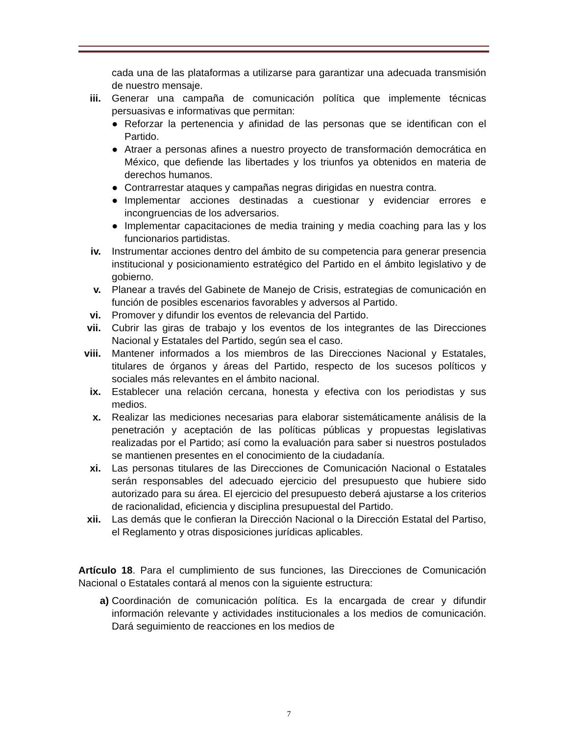cada una de las plataformas a utilizarse para garantizar una adecuada transmisión de nuestro mensaje.
iii. Generar una campaña de comunicación política que implemente técnicas persuasivas e informativas que permitan:
● Reforzar la pertenencia y afinidad de las personas que se identifican con el Partido.
● Atraer a personas afines a nuestro proyecto de transformación democrática en México, que defiende las libertades y los triunfos ya obtenidos en materia de derechos humanos.
● Contrarrestar ataques y campañas negras dirigidas en nuestra contra.
● Implementar acciones destinadas a cuestionar y evidenciar errores e incongruencias de los adversarios.
● Implementar capacitaciones de media training y media coaching para las y los funcionarios partidistas.
iv. Instrumentar acciones dentro del ámbito de su competencia para generar presencia institucional y posicionamiento estratégico del Partido en el ámbito legislativo y de gobierno.
v. Planear a través del Gabinete de Manejo de Crisis, estrategias de comunicación en función de posibles escenarios favorables y adversos al Partido.
vi. Promover y difundir los eventos de relevancia del Partido.
vii. Cubrir las giras de trabajo y los eventos de los integrantes de las Direcciones Nacional y Estatales del Partido, según sea el caso.
viii. Mantener informados a los miembros de las Direcciones Nacional y Estatales, titulares de órganos y áreas del Partido, respecto de los sucesos políticos y sociales más relevantes en el ámbito nacional.
ix. Establecer una relación cercana, honesta y efectiva con los periodistas y sus medios.
x. Realizar las mediciones necesarias para elaborar sistemáticamente análisis de la penetración y aceptación de las políticas públicas y propuestas legislativas realizadas por el Partido; así como la evaluación para saber si nuestros postulados se mantienen presentes en el conocimiento de la ciudadanía.
xi. Las personas titulares de las Direcciones de Comunicación Nacional o Estatales serán responsables del adecuado ejercicio del presupuesto que hubiere sido autorizado para su área. El ejercicio del presupuesto deberá ajustarse a los criterios de racionalidad, eficiencia y disciplina presupuestal del Partido.
xii. Las demás que le confieran la Dirección Nacional o la Dirección Estatal del Partiso, el Reglamento y otras disposiciones jurídicas aplicables.
Artículo 18. Para el cumplimiento de sus funciones, las Direcciones de Comunicación Nacional o Estatales contará al menos con la siguiente estructura:
a) Coordinación de comunicación política. Es la encargada de crear y difundir información relevante y actividades institucionales a los medios de comunicación. Dará seguimiento de reacciones en los medios de
7